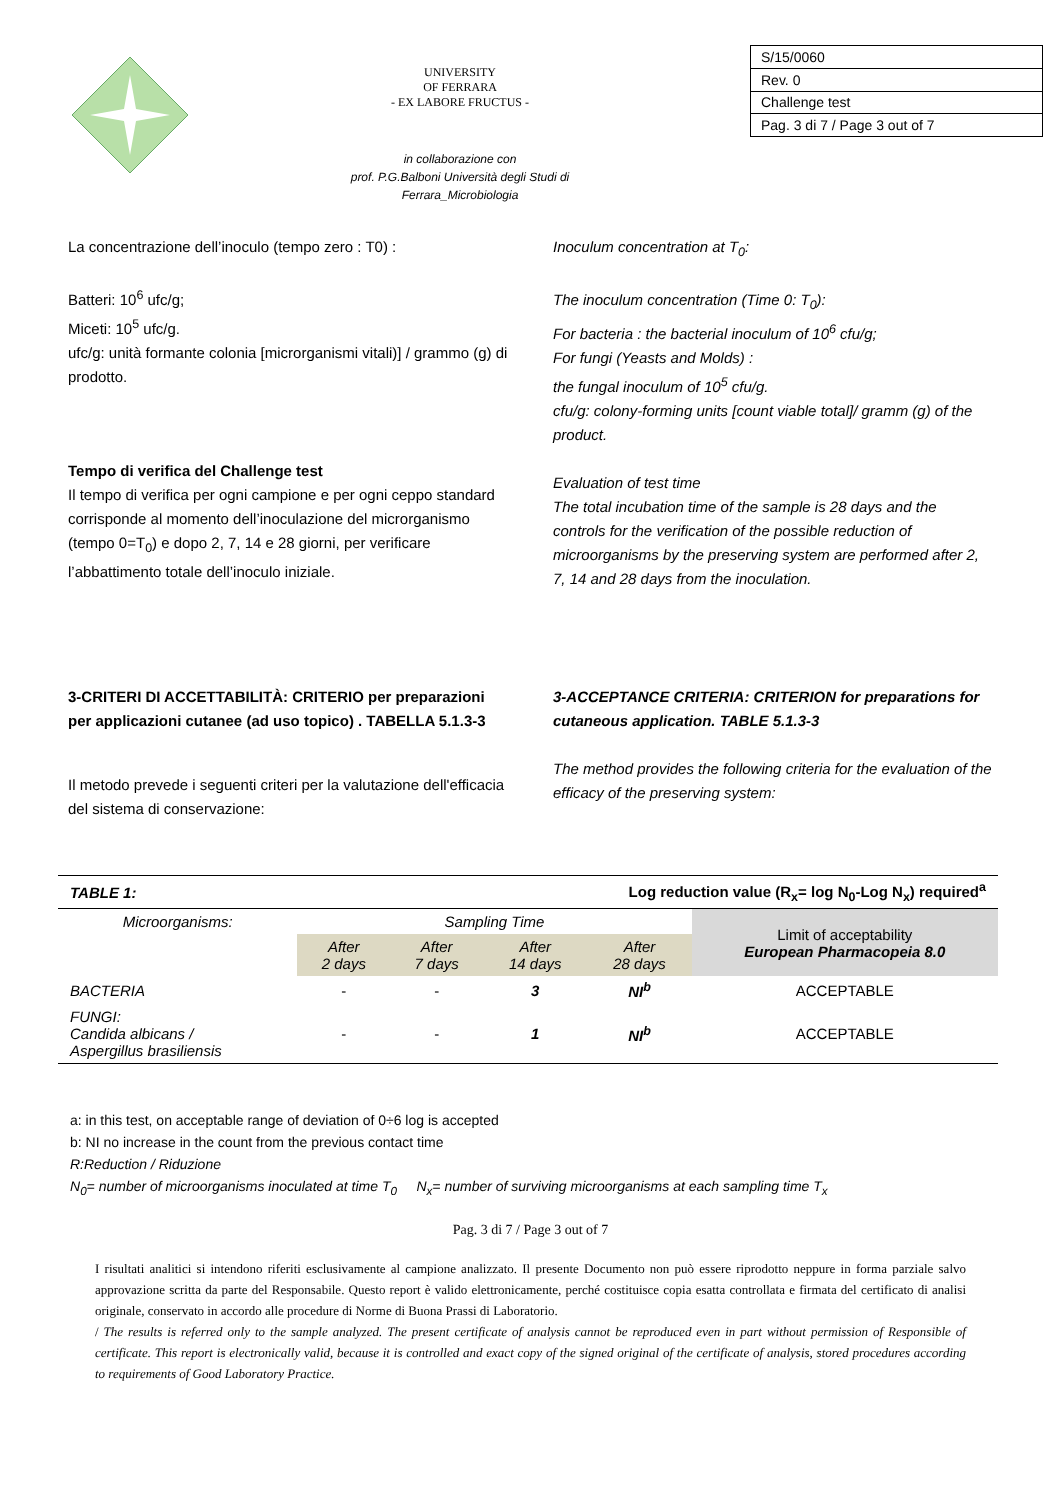UNIVERSITY
OF FERRARA
- EX LABORE FRUCTUS -
in collaborazione con
prof. P.G.Balboni Università degli Studi di
Ferrara_Microbiologia
| S/15/0060 |
| Rev. 0 |
| Challenge test |
| Pag. 3 di 7 / Page 3 out of 7 |
La concentrazione dell’inoculo (tempo zero : T0) :
Batteri: 10<sup>6</sup> ufc/g;
Miceti: 10<sup>5</sup> ufc/g.
ufc/g: unità formante colonia [microrganismi vitali)] / grammo (g) di prodotto.
Tempo di verifica del Challenge test
Il tempo di verifica per ogni campione e per ogni ceppo standard corrisponde al momento dell’inoculazione del microrganismo (tempo 0=T<sub>0</sub>) e dopo 2, 7, 14 e 28 giorni, per verificare l’abbattimento totale dell’inoculo iniziale.
Inoculum concentration at T<sub>0</sub>:
The inoculum concentration (Time 0: T<sub>0</sub>):
For bacteria : the bacterial inoculum of 10<sup>6</sup> cfu/g;
For fungi (Yeasts and Molds) :
the fungal inoculum of 10<sup>5</sup> cfu/g.
cfu/g: colony-forming units [count viable total]/ gramm (g) of the product.
Evaluation of test time
The total incubation time of the sample is 28 days and the controls for the verification of the possible reduction of microorganisms by the preserving system are performed after 2, 7, 14 and 28 days from the inoculation.
3-CRITERI DI ACCETTABILITÀ: CRITERIO per preparazioni per applicazioni cutanee (ad uso topico) . TABELLA 5.1.3-3
Il metodo prevede i seguenti criteri per la valutazione dell'efficacia del sistema di conservazione:
3-ACCEPTANCE CRITERIA: CRITERION for preparations for cutaneous application. TABLE 5.1.3-3
The method provides the following criteria for the evaluation of the efficacy of the preserving system:
| TABLE 1: | Log reduction value (R<sub>x</sub>= log N<sub>0</sub>-Log N<sub>x</sub>) required<sup>a</sup> | | | | |
| --- | --- | --- | --- | --- | --- |
| Microorganisms: | Sampling Time | | | | Limit of acceptability European Pharmacopeia 8.0 |
| | After 2 days | After 7 days | After 14 days | After 28 days | |
| BACTERIA | - | - | 3 | NI<sup>b</sup> | ACCEPTABLE |
| FUNGI: Candida albicans / Aspergillus brasiliensis | - | - | 1 | NI<sup>b</sup> | ACCEPTABLE |
a: in this test, on acceptable range of deviation of 0÷6 log is accepted
b: NI no increase in the count from the previous contact time
R:Reduction / Riduzione
N<sub>0</sub>= number of microorganisms inoculated at time T<sub>0</sub> N<sub>x</sub>= number of surviving microorganisms at each sampling time T<sub>x</sub>
Pag. 3 di 7 / Page 3 out of 7
I risultati analitici si intendono riferiti esclusivamente al campione analizzato. Il presente Documento non può essere riprodotto neppure in forma parziale salvo approvazione scritta da parte del Responsabile. Questo report è valido elettronicamente, perché costituisce copia esatta controllata e firmata del certificato di analisi originale, conservato in accordo alle procedure di Norme di Buona Prassi di Laboratorio.
/ The results is referred only to the sample analyzed. The present certificate of analysis cannot be reproduced even in part without permission of Responsible of certificate. This report is electronically valid, because it is controlled and exact copy of the signed original of the certificate of analysis, stored procedures according to requirements of Good Laboratory Practice.